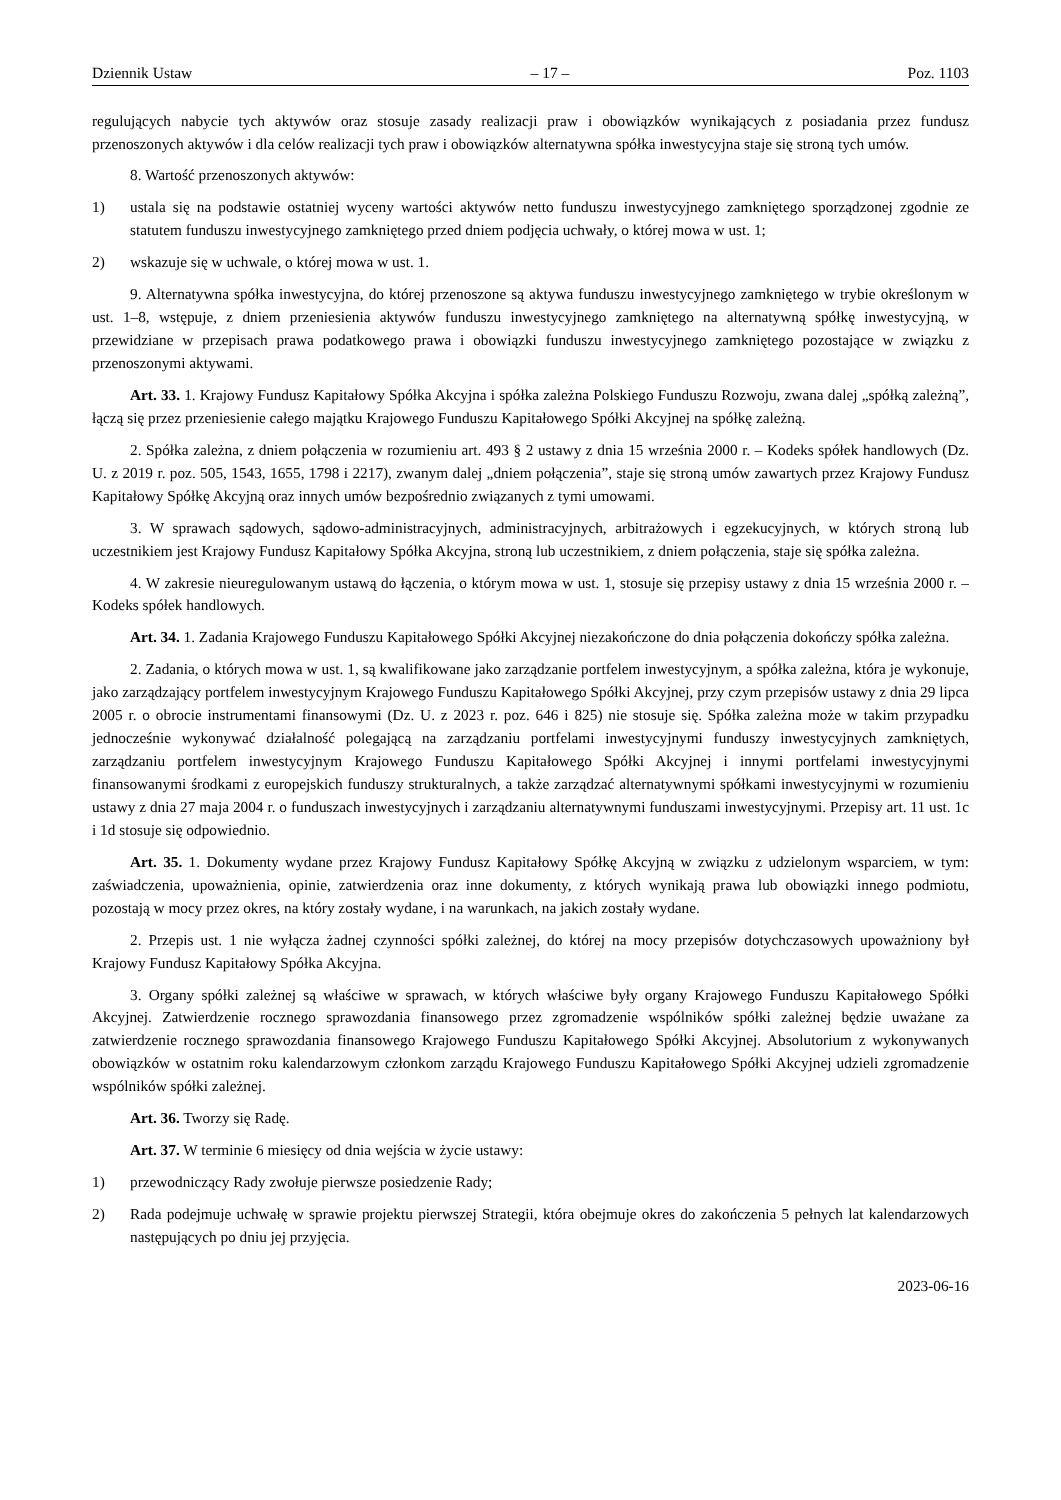Dziennik Ustaw – 17 – Poz. 1103
regulujących nabycie tych aktywów oraz stosuje zasady realizacji praw i obowiązków wynikających z posiadania przez fundusz przenoszonych aktywów i dla celów realizacji tych praw i obowiązków alternatywna spółka inwestycyjna staje się stroną tych umów.
8. Wartość przenoszonych aktywów:
1) ustala się na podstawie ostatniej wyceny wartości aktywów netto funduszu inwestycyjnego zamkniętego sporządzonej zgodnie ze statutem funduszu inwestycyjnego zamkniętego przed dniem podjęcia uchwały, o której mowa w ust. 1;
2) wskazuje się w uchwale, o której mowa w ust. 1.
9. Alternatywna spółka inwestycyjna, do której przenoszone są aktywa funduszu inwestycyjnego zamkniętego w trybie określonym w ust. 1–8, wstępuje, z dniem przeniesienia aktywów funduszu inwestycyjnego zamkniętego na alternatywną spółkę inwestycyjną, w przewidziane w przepisach prawa podatkowego prawa i obowiązki funduszu inwestycyjnego zamkniętego pozostające w związku z przenoszonymi aktywami.
Art. 33. 1. Krajowy Fundusz Kapitałowy Spółka Akcyjna i spółka zależna Polskiego Funduszu Rozwoju, zwana dalej „spółką zależną”, łączą się przez przeniesienie całego majątku Krajowego Funduszu Kapitałowego Spółki Akcyjnej na spółkę zależną.
2. Spółka zależna, z dniem połączenia w rozumieniu art. 493 § 2 ustawy z dnia 15 września 2000 r. – Kodeks spółek handlowych (Dz. U. z 2019 r. poz. 505, 1543, 1655, 1798 i 2217), zwanym dalej „dniem połączenia”, staje się stroną umów zawartych przez Krajowy Fundusz Kapitałowy Spółkę Akcyjną oraz innych umów bezpośrednio związanych z tymi umowami.
3. W sprawach sądowych, sądowo-administracyjnych, administracyjnych, arbitrażowych i egzekucyjnych, w których stroną lub uczestnikiem jest Krajowy Fundusz Kapitałowy Spółka Akcyjna, stroną lub uczestnikiem, z dniem połączenia, staje się spółka zależna.
4. W zakresie nieuregulowanym ustawą do łączenia, o którym mowa w ust. 1, stosuje się przepisy ustawy z dnia 15 września 2000 r. – Kodeks spółek handlowych.
Art. 34. 1. Zadania Krajowego Funduszu Kapitałowego Spółki Akcyjnej niezakończone do dnia połączenia dokończy spółka zależna.
2. Zadania, o których mowa w ust. 1, są kwalifikowane jako zarządzanie portfelem inwestycyjnym, a spółka zależna, która je wykonuje, jako zarządzający portfelem inwestycyjnym Krajowego Funduszu Kapitałowego Spółki Akcyjnej, przy czym przepisów ustawy z dnia 29 lipca 2005 r. o obrocie instrumentami finansowymi (Dz. U. z 2023 r. poz. 646 i 825) nie stosuje się. Spółka zależna może w takim przypadku jednocześnie wykonywać działalność polegającą na zarządzaniu portfelami inwestycyjnymi funduszy inwestycyjnych zamkniętych, zarządzaniu portfelem inwestycyjnym Krajowego Funduszu Kapitałowego Spółki Akcyjnej i innymi portfelami inwestycyjnymi finansowanymi środkami z europejskich funduszy strukturalnych, a także zarządzać alternatywnymi spółkami inwestycyjnymi w rozumieniu ustawy z dnia 27 maja 2004 r. o funduszach inwestycyjnych i zarządzaniu alternatywnymi funduszami inwestycyjnymi. Przepisy art. 11 ust. 1c i 1d stosuje się odpowiednio.
Art. 35. 1. Dokumenty wydane przez Krajowy Fundusz Kapitałowy Spółkę Akcyjną w związku z udzielonym wsparciem, w tym: zaświadczenia, upoważnienia, opinie, zatwierdzenia oraz inne dokumenty, z których wynikają prawa lub obowiązki innego podmiotu, pozostają w mocy przez okres, na który zostały wydane, i na warunkach, na jakich zostały wydane.
2. Przepis ust. 1 nie wyłącza żadnej czynności spółki zależnej, do której na mocy przepisów dotychczasowych upoważniony był Krajowy Fundusz Kapitałowy Spółka Akcyjna.
3. Organy spółki zależnej są właściwe w sprawach, w których właściwe były organy Krajowego Funduszu Kapitałowego Spółki Akcyjnej. Zatwierdzenie rocznego sprawozdania finansowego przez zgromadzenie wspólników spółki zależnej będzie uważane za zatwierdzenie rocznego sprawozdania finansowego Krajowego Funduszu Kapitałowego Spółki Akcyjnej. Absolutorium z wykonywanych obowiązków w ostatnim roku kalendarzowym członkom zarządu Krajowego Funduszu Kapitałowego Spółki Akcyjnej udzieli zgromadzenie wspólników spółki zależnej.
Art. 36. Tworzy się Radę.
Art. 37. W terminie 6 miesięcy od dnia wejścia w życie ustawy:
1) przewodniczący Rady zwołuje pierwsze posiedzenie Rady;
2) Rada podejmuje uchwałę w sprawie projektu pierwszej Strategii, która obejmuje okres do zakończenia 5 pełnych lat kalendarzowych następujących po dniu jej przyjęcia.
2023-06-16